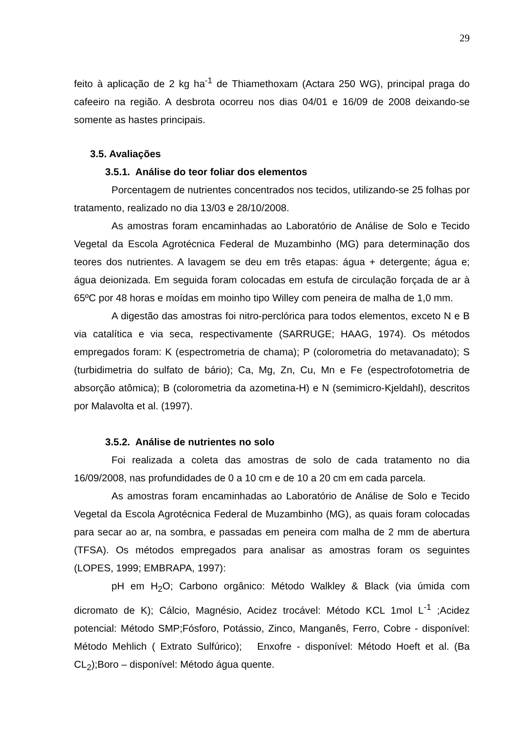29
feito à aplicação de 2 kg ha<sup>-1</sup> de Thiamethoxam (Actara 250 WG), principal praga do cafeeiro na região. A desbrota ocorreu nos dias 04/01 e 16/09 de 2008 deixando-se somente as hastes principais.
3.5. Avaliações
3.5.1. Análise do teor foliar dos elementos
Porcentagem de nutrientes concentrados nos tecidos, utilizando-se 25 folhas por tratamento, realizado no dia 13/03 e 28/10/2008.
As amostras foram encaminhadas ao Laboratório de Análise de Solo e Tecido Vegetal da Escola Agrotécnica Federal de Muzambinho (MG) para determinação dos teores dos nutrientes. A lavagem se deu em três etapas: água + detergente; água e; água deionizada. Em seguida foram colocadas em estufa de circulação forçada de ar à 65ºC por 48 horas e moídas em moinho tipo Willey com peneira de malha de 1,0 mm.
A digestão das amostras foi nitro-perclórica para todos elementos, exceto N e B via catalítica e via seca, respectivamente (SARRUGE; HAAG, 1974). Os métodos empregados foram: K (espectrometria de chama); P (colorometria do metavanadato); S (turbidimetria do sulfato de bário); Ca, Mg, Zn, Cu, Mn e Fe (espectrofotometria de absorção atômica); B (colorometria da azometina-H) e N (semimicro-Kjeldahl), descritos por Malavolta et al. (1997).
3.5.2. Análise de nutrientes no solo
Foi realizada a coleta das amostras de solo de cada tratamento no dia 16/09/2008, nas profundidades de 0 a 10 cm e de 10 a 20 cm em cada parcela.
As amostras foram encaminhadas ao Laboratório de Análise de Solo e Tecido Vegetal da Escola Agrotécnica Federal de Muzambinho (MG), as quais foram colocadas para secar ao ar, na sombra, e passadas em peneira com malha de 2 mm de abertura (TFSA). Os métodos empregados para analisar as amostras foram os seguintes (LOPES, 1999; EMBRAPA, 1997):
pH em H<sub>2</sub>O; Carbono orgânico: Método Walkley & Black (via úmida com dicromato de K); Cálcio, Magnésio, Acidez trocável: Método KCL 1mol L<sup>-1</sup> ;Acidez potencial: Método SMP;Fósforo, Potássio, Zinco, Manganês, Ferro, Cobre - disponível: Método Mehlich ( Extrato Sulfúrico); Enxofre - disponível: Método Hoeft et al. (Ba CL<sub>2</sub>);Boro – disponível: Método água quente.